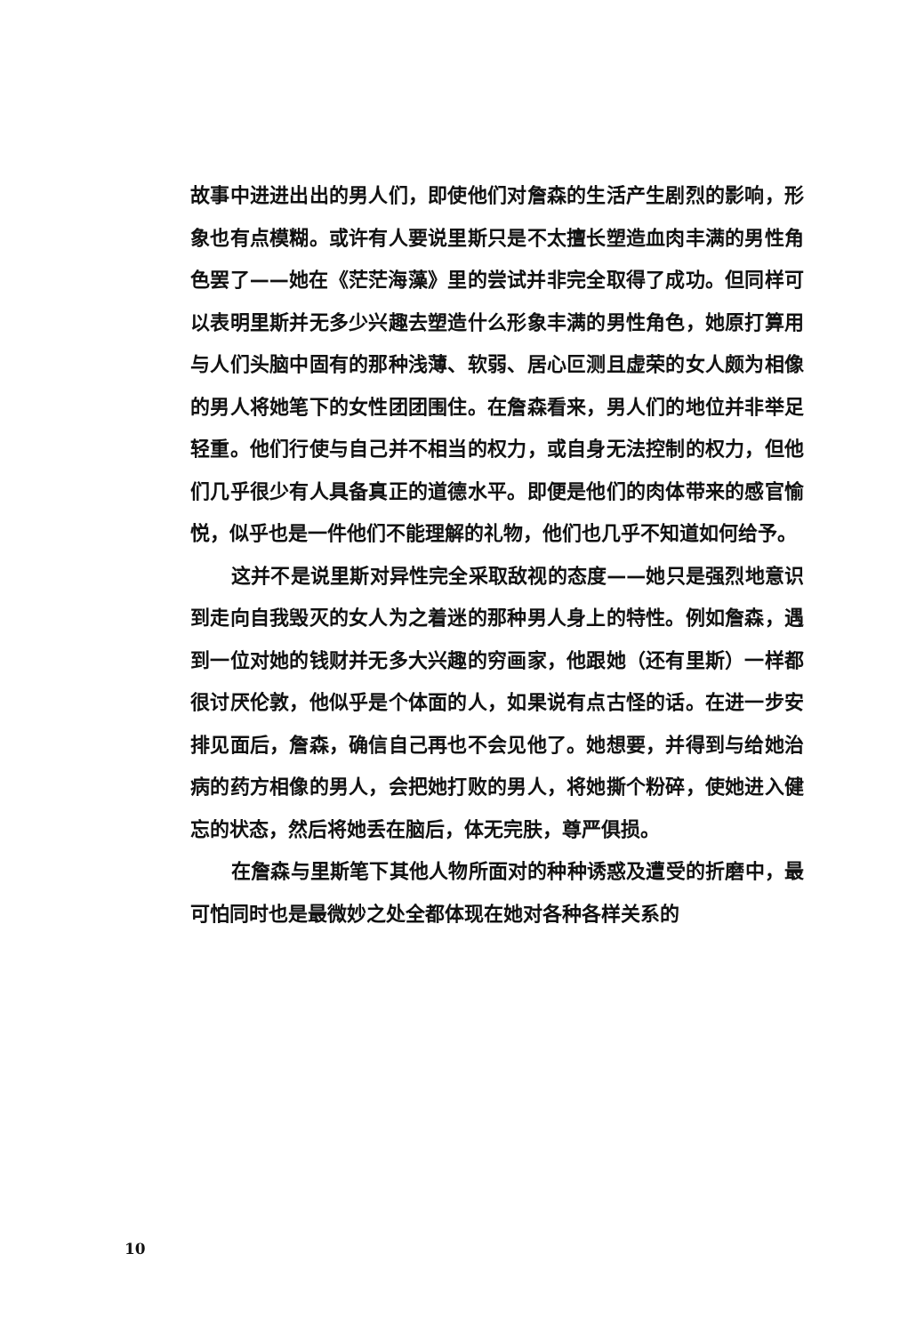故事中进进出出的男人们，即使他们对詹森的生活产生剧烈的影响，形象也有点模糊。或许有人要说里斯只是不太擅长塑造血肉丰满的男性角色罢了——她在《茫茫海藻》里的尝试并非完全取得了成功。但同样可以表明里斯并无多少兴趣去塑造什么形象丰满的男性角色，她原打算用与人们头脑中固有的那种浅薄、软弱、居心叵测且虚荣的女人颇为相像的男人将她笔下的女性团团围住。在詹森看来，男人们的地位并非举足轻重。他们行使与自己并不相当的权力，或自身无法控制的权力，但他们几乎很少有人具备真正的道德水平。即便是他们的肉体带来的感官愉悦，似乎也是一件他们不能理解的礼物，他们也几乎不知道如何给予。
这并不是说里斯对异性完全采取敌视的态度——她只是强烈地意识到走向自我毁灭的女人为之着迷的那种男人身上的特性。例如詹森，遇到一位对她的钱财并无多大兴趣的穷画家，他跟她（还有里斯）一样都很讨厌伦敦，他似乎是个体面的人，如果说有点古怪的话。在进一步安排见面后，詹森，确信自己再也不会见他了。她想要，并得到与给她治病的药方相像的男人，会把她打败的男人，将她撕个粉碎，使她进入健忘的状态，然后将她丢在脑后，体无完肤，尊严俱损。
在詹森与里斯笔下其他人物所面对的种种诱惑及遭受的折磨中，最可怕同时也是最微妙之处全都体现在她对各种各样关系的
10